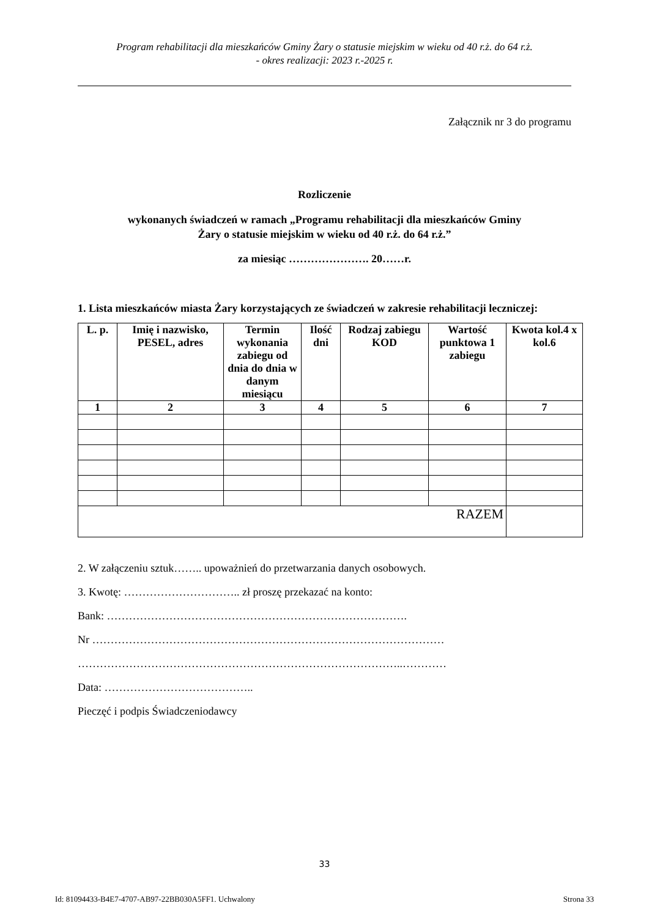Program rehabilitacji dla mieszkańców Gminy Żary o statusie miejskim w wieku od 40 r.ż. do 64 r.ż.
- okres realizacji: 2023 r.-2025 r.
Załącznik nr 3 do programu
Rozliczenie
wykonanych świadczeń w ramach „Programu rehabilitacji dla mieszkańców Gminy
Żary o statusie miejskim w wieku od 40 r.ż. do 64 r.ż.”
za miesiąc …………………. 20……r.
1. Lista mieszkańców miasta Żary korzystających ze świadczeń w zakresie rehabilitacji leczniczej:
| L. p. | Imię i nazwisko, PESEL, adres | Termin wykonania zabiegu od dnia do dnia w danym miesiącu | Ilość dni | Rodzaj zabiegu KOD | Wartość punktowa 1 zabiegu | Kwota kol.4 x kol.6 |
| --- | --- | --- | --- | --- | --- | --- |
| 1 | 2 | 3 | 4 | 5 | 6 | 7 |
| RAZEM | | | | | | |
2. W załączeniu sztuk…….. upoważnień do przetwarzania danych osobowych.
3. Kwotę: ………………………….. zł proszę przekazać na konto:
Bank: ……………………………………………………………………….
Nr ……………………………………………………………………………………
……………………………………………………………………………..…………
Data: …………………………………..
Pieczęć i podpis Świadczeniodawcy
33
Id: 81094433-B4E7-4707-AB97-22BB030A5FF1. Uchwalony Strona 33